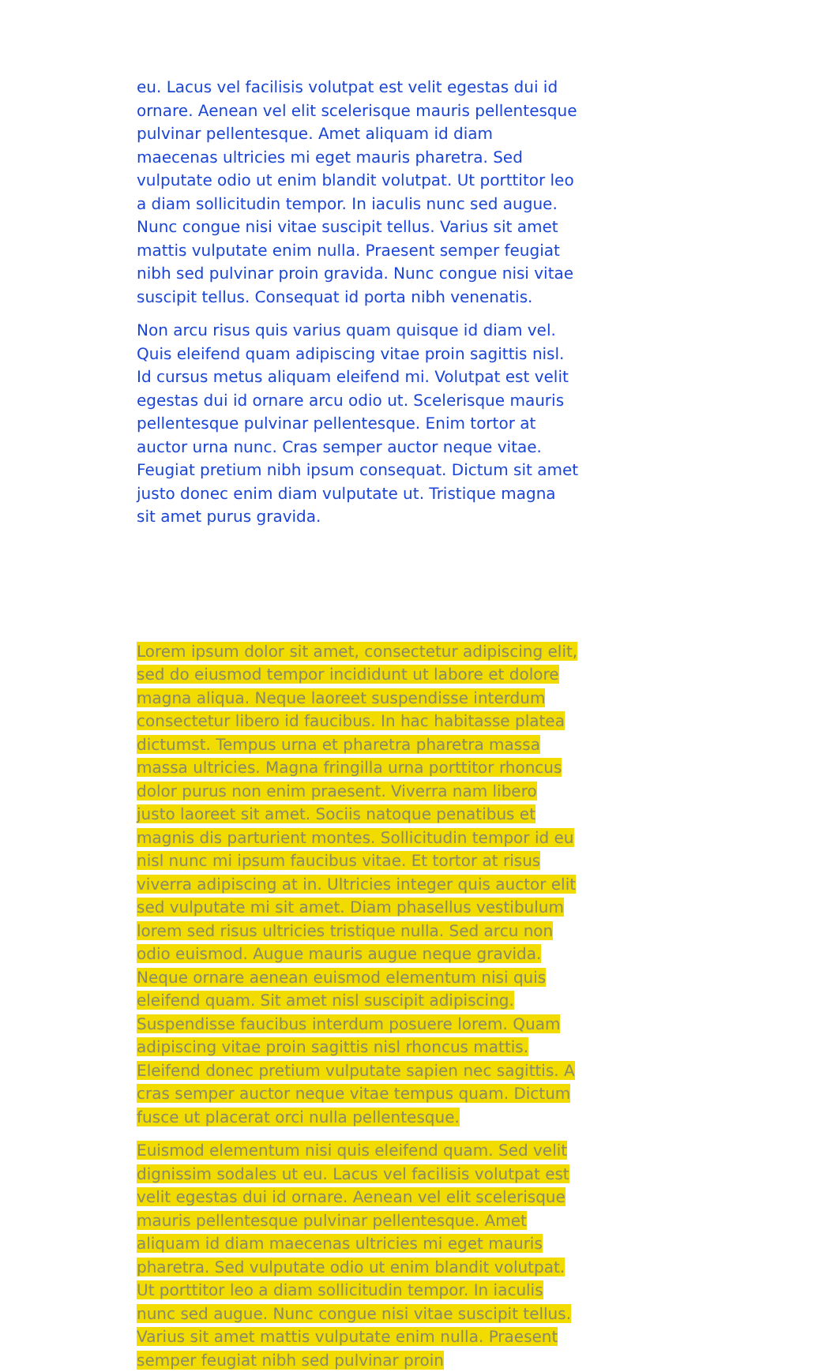eu. Lacus vel facilisis volutpat est velit egestas dui id ornare. Aenean vel elit scelerisque mauris pellentesque pulvinar pellentesque. Amet aliquam id diam maecenas ultricies mi eget mauris pharetra. Sed vulputate odio ut enim blandit volutpat. Ut porttitor leo a diam sollicitudin tempor. In iaculis nunc sed augue. Nunc congue nisi vitae suscipit tellus. Varius sit amet mattis vulputate enim nulla. Praesent semper feugiat nibh sed pulvinar proin gravida. Nunc congue nisi vitae suscipit tellus. Consequat id porta nibh venenatis.
Non arcu risus quis varius quam quisque id diam vel. Quis eleifend quam adipiscing vitae proin sagittis nisl. Id cursus metus aliquam eleifend mi. Volutpat est velit egestas dui id ornare arcu odio ut. Scelerisque mauris pellentesque pulvinar pellentesque. Enim tortor at auctor urna nunc. Cras semper auctor neque vitae. Feugiat pretium nibh ipsum consequat. Dictum sit amet justo donec enim diam vulputate ut. Tristique magna sit amet purus gravida.
Lorem ipsum dolor sit amet, consectetur adipiscing elit, sed do eiusmod tempor incididunt ut labore et dolore magna aliqua. Neque laoreet suspendisse interdum consectetur libero id faucibus. In hac habitasse platea dictumst. Tempus urna et pharetra pharetra massa massa ultricies. Magna fringilla urna porttitor rhoncus dolor purus non enim praesent. Viverra nam libero justo laoreet sit amet. Sociis natoque penatibus et magnis dis parturient montes. Sollicitudin tempor id eu nisl nunc mi ipsum faucibus vitae. Et tortor at risus viverra adipiscing at in. Ultricies integer quis auctor elit sed vulputate mi sit amet. Diam phasellus vestibulum lorem sed risus ultricies tristique nulla. Sed arcu non odio euismod. Augue mauris augue neque gravida. Neque ornare aenean euismod elementum nisi quis eleifend quam. Sit amet nisl suscipit adipiscing. Suspendisse faucibus interdum posuere lorem. Quam adipiscing vitae proin sagittis nisl rhoncus mattis. Eleifend donec pretium vulputate sapien nec sagittis. A cras semper auctor neque vitae tempus quam. Dictum fusce ut placerat orci nulla pellentesque.
Euismod elementum nisi quis eleifend quam. Sed velit dignissim sodales ut eu. Lacus vel facilisis volutpat est velit egestas dui id ornare. Aenean vel elit scelerisque mauris pellentesque pulvinar pellentesque. Amet aliquam id diam maecenas ultricies mi eget mauris pharetra. Sed vulputate odio ut enim blandit volutpat. Ut porttitor leo a diam sollicitudin tempor. In iaculis nunc sed augue. Nunc congue nisi vitae suscipit tellus. Varius sit amet mattis vulputate enim nulla. Praesent semper feugiat nibh sed pulvinar proin